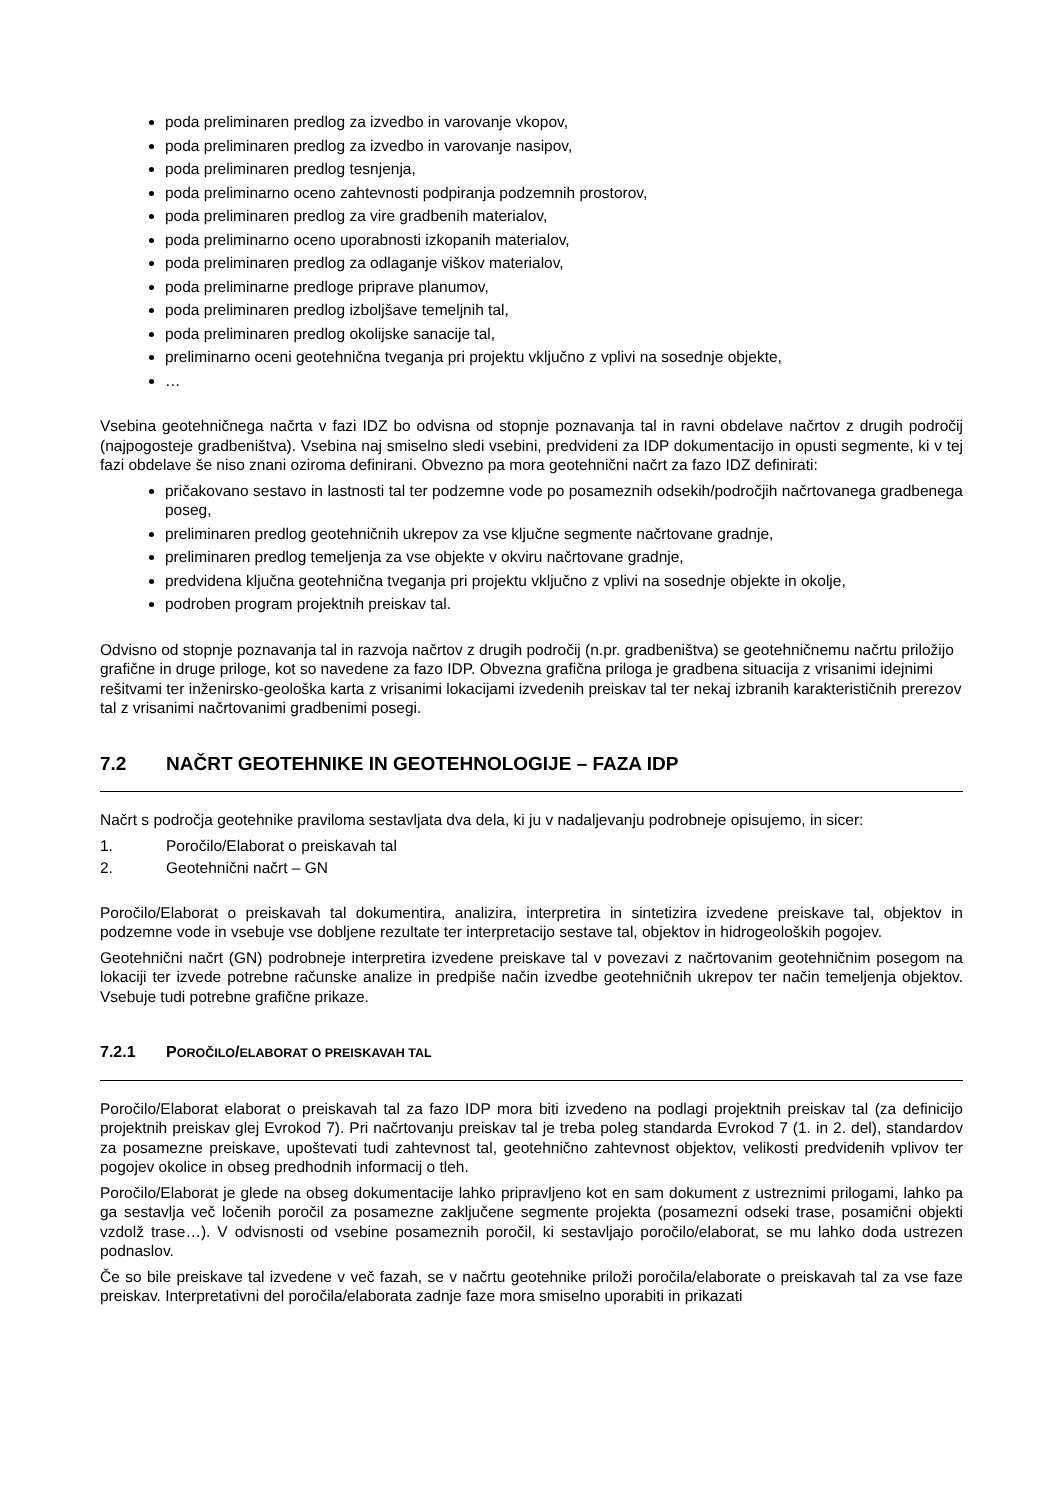poda preliminaren predlog za izvedbo in varovanje vkopov,
poda preliminaren predlog za izvedbo in varovanje nasipov,
poda preliminaren predlog tesnjenja,
poda preliminarno oceno zahtevnosti podpiranja podzemnih prostorov,
poda preliminaren predlog za vire gradbenih materialov,
poda preliminarno oceno uporabnosti izkopanih materialov,
poda preliminaren predlog za odlaganje viškov materialov,
poda preliminarne predloge priprave planumov,
poda preliminaren predlog izboljšave temeljnih tal,
poda preliminaren predlog okolijske sanacije tal,
preliminarno oceni geotehnična tveganja pri projektu vključno z vplivi na sosednje objekte,
…
Vsebina geotehničnega načrta v fazi IDZ bo odvisna od stopnje poznavanja tal in ravni obdelave načrtov z drugih področij (najpogosteje gradbeništva). Vsebina naj smiselno sledi vsebini, predvideni za IDP dokumentacijo in opusti segmente, ki v tej fazi obdelave še niso znani oziroma definirani. Obvezno pa mora geotehnični načrt za fazo IDZ definirati:
pričakovano sestavo in lastnosti tal ter podzemne vode po posameznih odsekih/področjih načrtovanega gradbenega poseg,
preliminaren predlog geotehničnih ukrepov za vse ključne segmente načrtovane gradnje,
preliminaren predlog temeljenja za vse objekte v okviru načrtovane gradnje,
predvidena ključna geotehnična tveganja pri projektu vključno z vplivi na sosednje objekte in okolje,
podroben program projektnih preiskav tal.
Odvisno od stopnje poznavanja tal in razvoja načrtov z drugih področij (n.pr. gradbeništva) se geotehničnemu načrtu priložijo grafične in druge priloge, kot so navedene za fazo IDP. Obvezna grafična priloga je gradbena situacija z vrisanimi idejnimi rešitvami ter inženirsko-geološka karta z vrisanimi lokacijami izvedenih preiskav tal ter nekaj izbranih karakterističnih prerezov tal z vrisanimi načrtovanimi gradbenimi posegi.
7.2 NAČRT GEOTEHNIKE IN GEOTEHNOLOGIJE – FAZA IDP
Načrt s področja geotehnike praviloma sestavljata dva dela, ki ju v nadaljevanju podrobneje opisujemo, in sicer:
1. Poročilo/Elaborat o preiskavah tal
2. Geotehnični načrt – GN
Poročilo/Elaborat o preiskavah tal dokumentira, analizira, interpretira in sintetizira izvedene preiskave tal, objektov in podzemne vode in vsebuje vse dobljene rezultate ter interpretacijo sestave tal, objektov in hidrogeoloških pogojev.
Geotehnični načrt (GN) podrobneje interpretira izvedene preiskave tal v povezavi z načrtovanim geotehničnim posegom na lokaciji ter izvede potrebne računske analize in predpiše način izvedbe geotehničnih ukrepov ter način temeljenja objektov. Vsebuje tudi potrebne grafične prikaze.
7.2.1 POROČILO/ELABORAT O PREISKAVAH TAL
Poročilo/Elaborat elaborat o preiskavah tal za fazo IDP mora biti izvedeno na podlagi projektnih preiskav tal (za definicijo projektnih preiskav glej Evrokod 7). Pri načrtovanju preiskav tal je treba poleg standarda Evrokod 7 (1. in 2. del), standardov za posamezne preiskave, upoštevati tudi zahtevnost tal, geotehnično zahtevnost objektov, velikosti predvidenih vplivov ter pogojev okolice in obseg predhodnih informacij o tleh.
Poročilo/Elaborat je glede na obseg dokumentacije lahko pripravljeno kot en sam dokument z ustreznimi prilogami, lahko pa ga sestavlja več ločenih poročil za posamezne zaključene segmente projekta (posamezni odseki trase, posamični objekti vzdolž trase…). V odvisnosti od vsebine posameznih poročil, ki sestavljajo poročilo/elaborat, se mu lahko doda ustrezen podnaslov.
Če so bile preiskave tal izvedene v več fazah, se v načrtu geotehnike priloži poročila/elaborate o preiskavah tal za vse faze preiskav. Interpretativni del poročila/elaborata zadnje faze mora smiselno uporabiti in prikazati